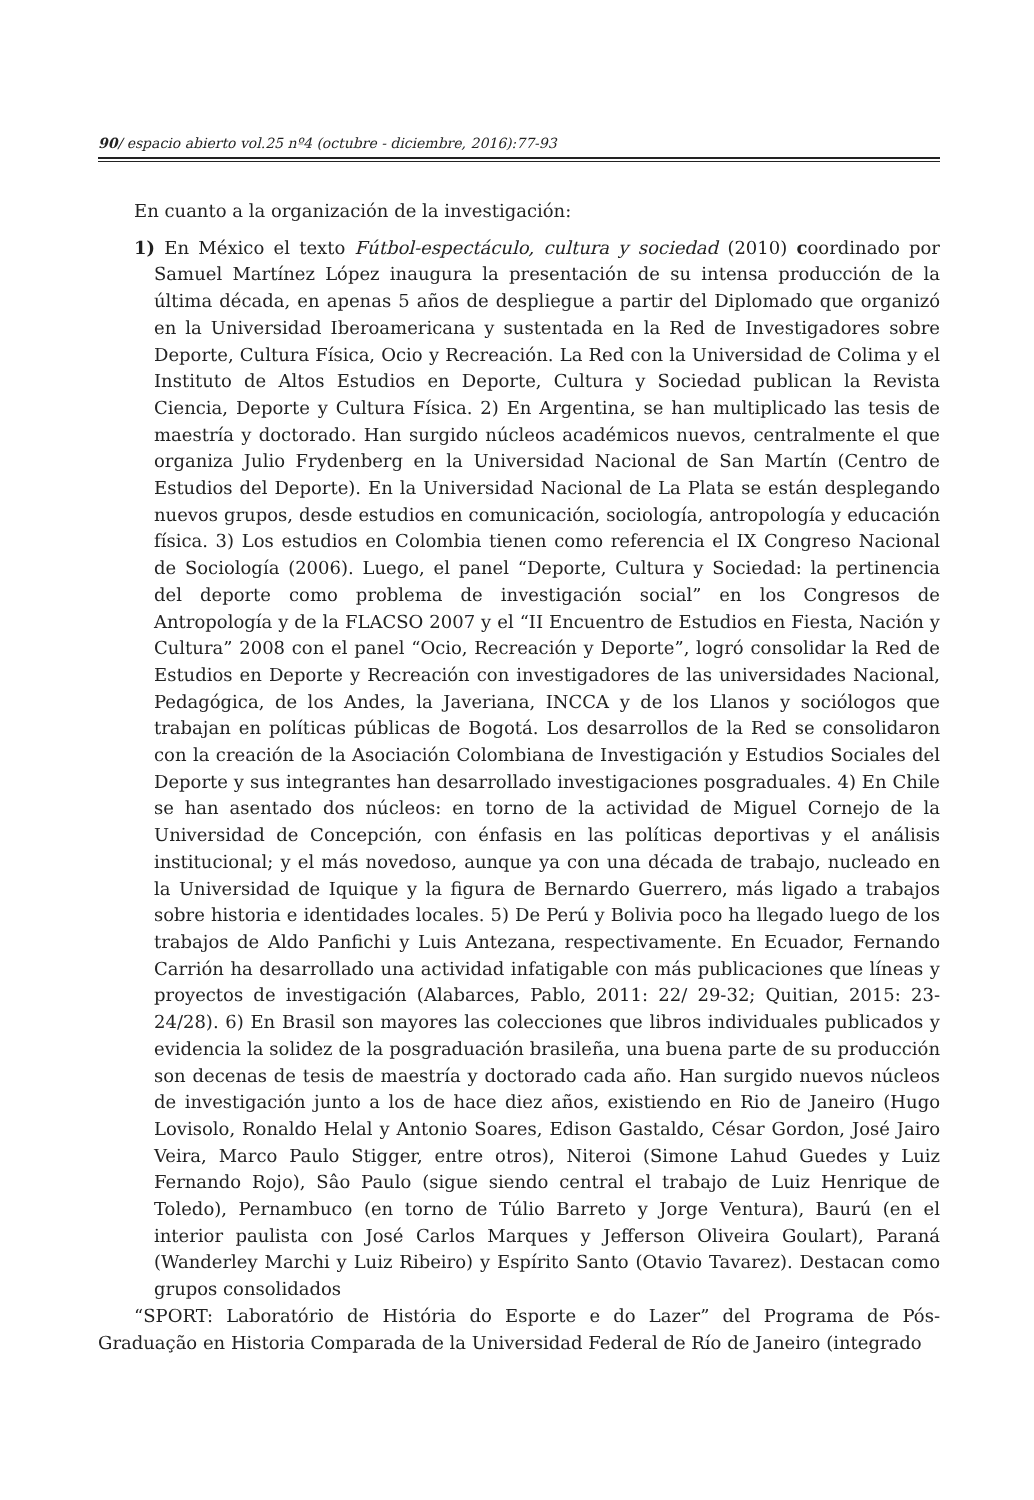90/ espacio abierto vol.25 nº4 (octubre - diciembre, 2016):77-93
En cuanto a la organización de la investigación:
1) En México el texto Fútbol-espectáculo, cultura y sociedad (2010) coordinado por Samuel Martínez López inaugura la presentación de su intensa producción de la última década, en apenas 5 años de despliegue a partir del Diplomado que organizó en la Universidad Iberoamericana y sustentada en la Red de Investigadores sobre Deporte, Cultura Física, Ocio y Recreación. La Red con la Universidad de Colima y el Instituto de Altos Estudios en Deporte, Cultura y Sociedad publican la Revista Ciencia, Deporte y Cultura Física. 2) En Argentina, se han multiplicado las tesis de maestría y doctorado. Han surgido núcleos académicos nuevos, centralmente el que organiza Julio Frydenberg en la Universidad Nacional de San Martín (Centro de Estudios del Deporte). En la Universidad Nacional de La Plata se están desplegando nuevos grupos, desde estudios en comunicación, sociología, antropología y educación física. 3) Los estudios en Colombia tienen como referencia el IX Congreso Nacional de Sociología (2006). Luego, el panel “Deporte, Cultura y Sociedad: la pertinencia del deporte como problema de investigación social” en los Congresos de Antropología y de la FLACSO 2007 y el “II Encuentro de Estudios en Fiesta, Nación y Cultura” 2008 con el panel “Ocio, Recreación y Deporte”, logró consolidar la Red de Estudios en Deporte y Recreación con investigadores de las universidades Nacional, Pedagógica, de los Andes, la Javeriana, INCCA y de los Llanos y sociólogos que trabajan en políticas públicas de Bogotá. Los desarrollos de la Red se consolidaron con la creación de la Asociación Colombiana de Investigación y Estudios Sociales del Deporte y sus integrantes han desarrollado investigaciones posgraduales. 4) En Chile se han asentado dos núcleos: en torno de la actividad de Miguel Cornejo de la Universidad de Concepción, con énfasis en las políticas deportivas y el análisis institucional; y el más novedoso, aunque ya con una década de trabajo, nucleado en la Universidad de Iquique y la figura de Bernardo Guerrero, más ligado a trabajos sobre historia e identidades locales. 5) De Perú y Bolivia poco ha llegado luego de los trabajos de Aldo Panfichi y Luis Antezana, respectivamente. En Ecuador, Fernando Carrión ha desarrollado una actividad infatigable con más publicaciones que líneas y proyectos de investigación (Alabarces, Pablo, 2011: 22/ 29-32; Quitian, 2015: 23-24/28). 6) En Brasil son mayores las colecciones que libros individuales publicados y evidencia la solidez de la posgraduación brasileña, una buena parte de su producción son decenas de tesis de maestría y doctorado cada año. Han surgido nuevos núcleos de investigación junto a los de hace diez años, existiendo en Rio de Janeiro (Hugo Lovisolo, Ronaldo Helal y Antonio Soares, Edison Gastaldo, César Gordon, José Jairo Veira, Marco Paulo Stigger, entre otros), Niteroi (Simone Lahud Guedes y Luiz Fernando Rojo), Sâo Paulo (sigue siendo central el trabajo de Luiz Henrique de Toledo), Pernambuco (en torno de Túlio Barreto y Jorge Ventura), Baurú (en el interior paulista con José Carlos Marques y Jefferson Oliveira Goulart), Paraná (Wanderley Marchi y Luiz Ribeiro) y Espírito Santo (Otavio Tavarez). Destacan como grupos consolidados
“SPORT: Laboratório de História do Esporte e do Lazer” del Programa de Pós-Graduação en Historia Comparada de la Universidad Federal de Río de Janeiro (integrado